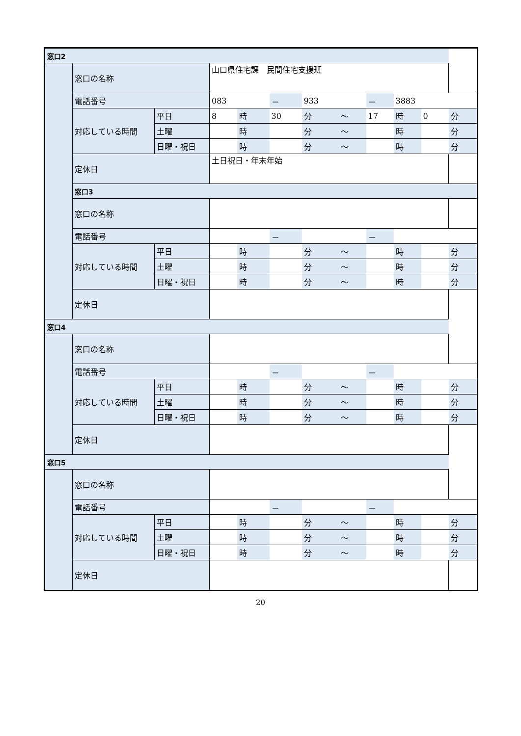| 窓口2 | | | | | | | | | | | |
| | 窓口の名称 | | 山口県住宅課 民間住宅支援班 | | | | | | | | |
| | 電話番号 | | 083 | | － | 933 | | － | 3883 | | |
| | 対応している時間 | 平日 | 8 | 時 | 30 | 分 | ～ | 17 | 時 | 0 | 分 |
| | | 土曜 | | 時 | | 分 | ～ | | 時 | | 分 |
| | | 日曜・祝日 | | 時 | | 分 | ～ | | 時 | | 分 |
| | 定休日 | | 土日祝日・年末年始 | | | | | | | | |
| | 窓口3 | | | | | | | | | | |
| | 窓口の名称 | | | | | | | | | | |
| | 電話番号 | | | | － | | | － | | | |
| | 対応している時間 | 平日 | | 時 | | 分 | ～ | | 時 | | 分 |
| | | 土曜 | | 時 | | 分 | ～ | | 時 | | 分 |
| | | 日曜・祝日 | | 時 | | 分 | ～ | | 時 | | 分 |
| | 定休日 | | | | | | | | | | |
| 窓口4 | | | | | | | | | | | |
| | 窓口の名称 | | | | | | | | | | |
| | 電話番号 | | | | － | | | － | | | |
| | 対応している時間 | 平日 | | 時 | | 分 | ～ | | 時 | | 分 |
| | | 土曜 | | 時 | | 分 | ～ | | 時 | | 分 |
| | | 日曜・祝日 | | 時 | | 分 | ～ | | 時 | | 分 |
| | 定休日 | | | | | | | | | | |
| 窓口5 | | | | | | | | | | | |
| | 窓口の名称 | | | | | | | | | | |
| | 電話番号 | | | | － | | | － | | | |
| | 対応している時間 | 平日 | | 時 | | 分 | ～ | | 時 | | 分 |
| | | 土曜 | | 時 | | 分 | ～ | | 時 | | 分 |
| | | 日曜・祝日 | | 時 | | 分 | ～ | | 時 | | 分 |
| | 定休日 | | | | | | | | | | |
20